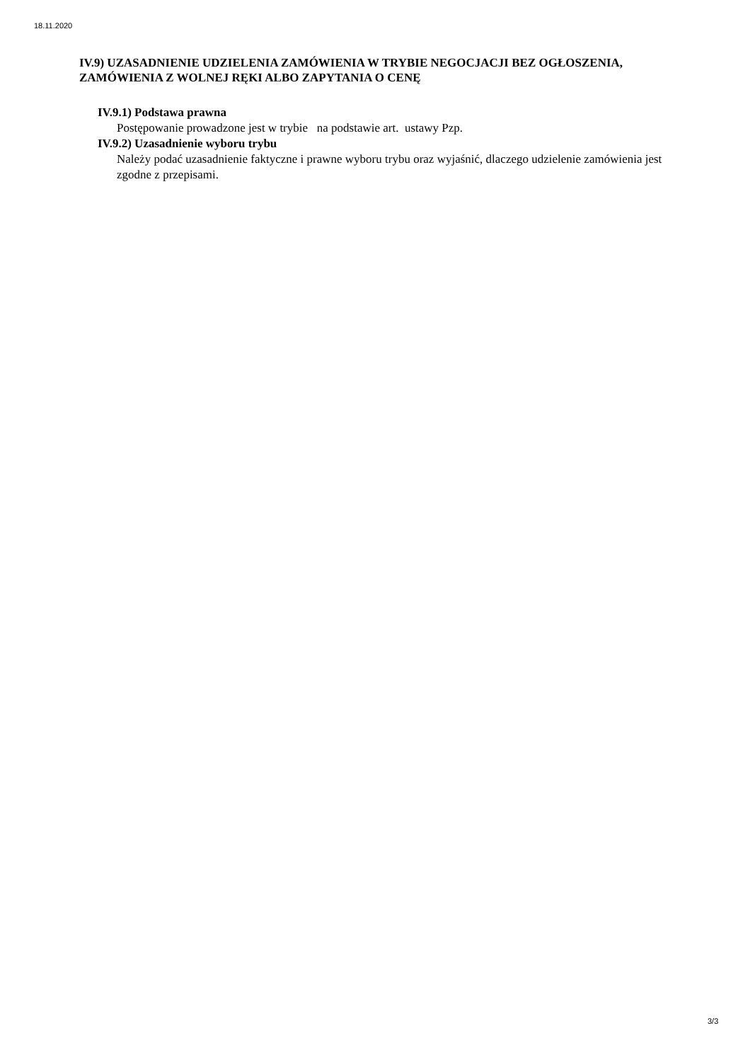18.11.2020
IV.9) UZASADNIENIE UDZIELENIA ZAMÓWIENIA W TRYBIE NEGOCJACJI BEZ OGŁOSZENIA, ZAMÓWIENIA Z WOLNEJ RĘKI ALBO ZAPYTANIA O CENĘ
IV.9.1) Podstawa prawna
Postępowanie prowadzone jest w trybie na podstawie art. ustawy Pzp.
IV.9.2) Uzasadnienie wyboru trybu
Należy podać uzasadnienie faktyczne i prawne wyboru trybu oraz wyjaśnić, dlaczego udzielenie zamówienia jest zgodne z przepisami.
3/3